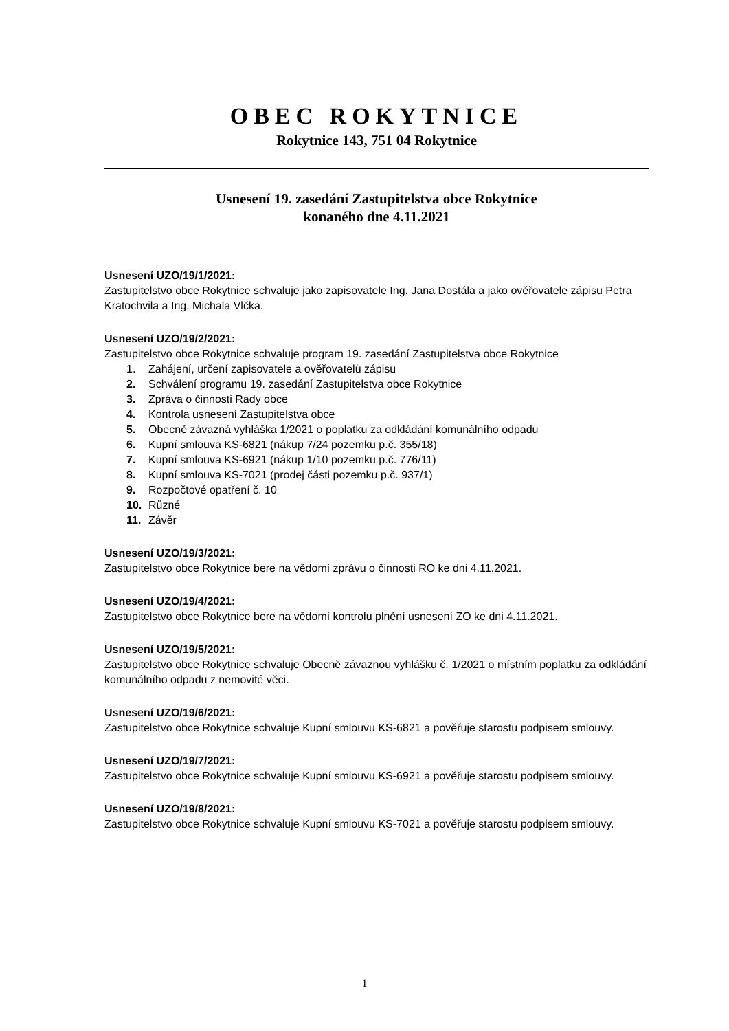OBEC ROKYTNICE
Rokytnice 143, 751 04 Rokytnice
Usnesení 19. zasedání Zastupitelstva obce Rokytnice
konaného dne 4.11.2021
Usnesení UZO/19/1/2021:
Zastupitelstvo obce Rokytnice schvaluje jako zapisovatele Ing. Jana Dostála a jako ověřovatele zápisu Petra Kratochvila a Ing. Michala Vlčka.
Usnesení UZO/19/2/2021:
Zastupitelstvo obce Rokytnice schvaluje program 19. zasedání Zastupitelstva obce Rokytnice
1. Zahájení, určení zapisovatele a ověřovatelů zápisu
2. Schválení programu 19. zasedání Zastupitelstva obce Rokytnice
3. Zpráva o činnosti Rady obce
4. Kontrola usnesení Zastupitelstva obce
5. Obecně závazná vyhláška 1/2021 o poplatku za odkládání komunálního odpadu
6. Kupní smlouva KS-6821 (nákup 7/24 pozemku p.č. 355/18)
7. Kupní smlouva KS-6921 (nákup 1/10 pozemku p.č. 776/11)
8. Kupní smlouva KS-7021 (prodej části pozemku p.č. 937/1)
9. Rozpočtové opatření č. 10
10. Různé
11. Závěr
Usnesení UZO/19/3/2021:
Zastupitelstvo obce Rokytnice bere na vědomí zprávu o činnosti RO ke dni 4.11.2021.
Usnesení UZO/19/4/2021:
Zastupitelstvo obce Rokytnice bere na vědomí kontrolu plnění usnesení ZO ke dni 4.11.2021.
Usnesení UZO/19/5/2021:
Zastupitelstvo obce Rokytnice schvaluje Obecně závaznou vyhlášku č. 1/2021 o místním poplatku za odkládání komunálního odpadu z nemovité věci.
Usnesení UZO/19/6/2021:
Zastupitelstvo obce Rokytnice schvaluje Kupní smlouvu KS-6821 a pověřuje starostu podpisem smlouvy.
Usnesení UZO/19/7/2021:
Zastupitelstvo obce Rokytnice schvaluje Kupní smlouvu KS-6921 a pověřuje starostu podpisem smlouvy.
Usnesení UZO/19/8/2021:
Zastupitelstvo obce Rokytnice schvaluje Kupní smlouvu KS-7021 a pověřuje starostu podpisem smlouvy.
1